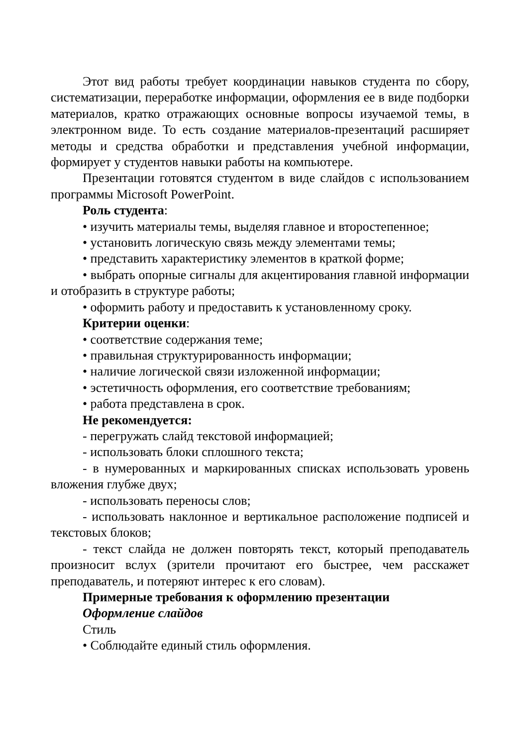Этот вид работы требует координации навыков студента по сбору, систематизации, переработке информации, оформления ее в виде подборки материалов, кратко отражающих основные вопросы изучаемой темы, в электронном виде. То есть создание материалов-презентаций расширяет методы и средства обработки и представления учебной информации, формирует у студентов навыки работы на компьютере.
Презентации готовятся студентом в виде слайдов с использованием программы Microsoft PowerPoint.
Роль студента:
• изучить материалы темы, выделяя главное и второстепенное;
• установить логическую связь между элементами темы;
• представить характеристику элементов в краткой форме;
• выбрать опорные сигналы для акцентирования главной информации и отобразить в структуре работы;
• оформить работу и предоставить к установленному сроку.
Критерии оценки:
• соответствие содержания теме;
• правильная структурированность информации;
• наличие логической связи изложенной информации;
• эстетичность оформления, его соответствие требованиям;
• работа представлена в срок.
Не рекомендуется:
- перегружать слайд текстовой информацией;
- использовать блоки сплошного текста;
- в нумерованных и маркированных списках использовать уровень вложения глубже двух;
- использовать переносы слов;
- использовать наклонное и вертикальное расположение подписей и текстовых блоков;
- текст слайда не должен повторять текст, который преподаватель произносит вслух (зрители прочитают его быстрее, чем расскажет преподаватель, и потеряют интерес к его словам).
Примерные требования к оформлению презентации
Оформление слайдов
Стиль
• Соблюдайте единый стиль оформления.